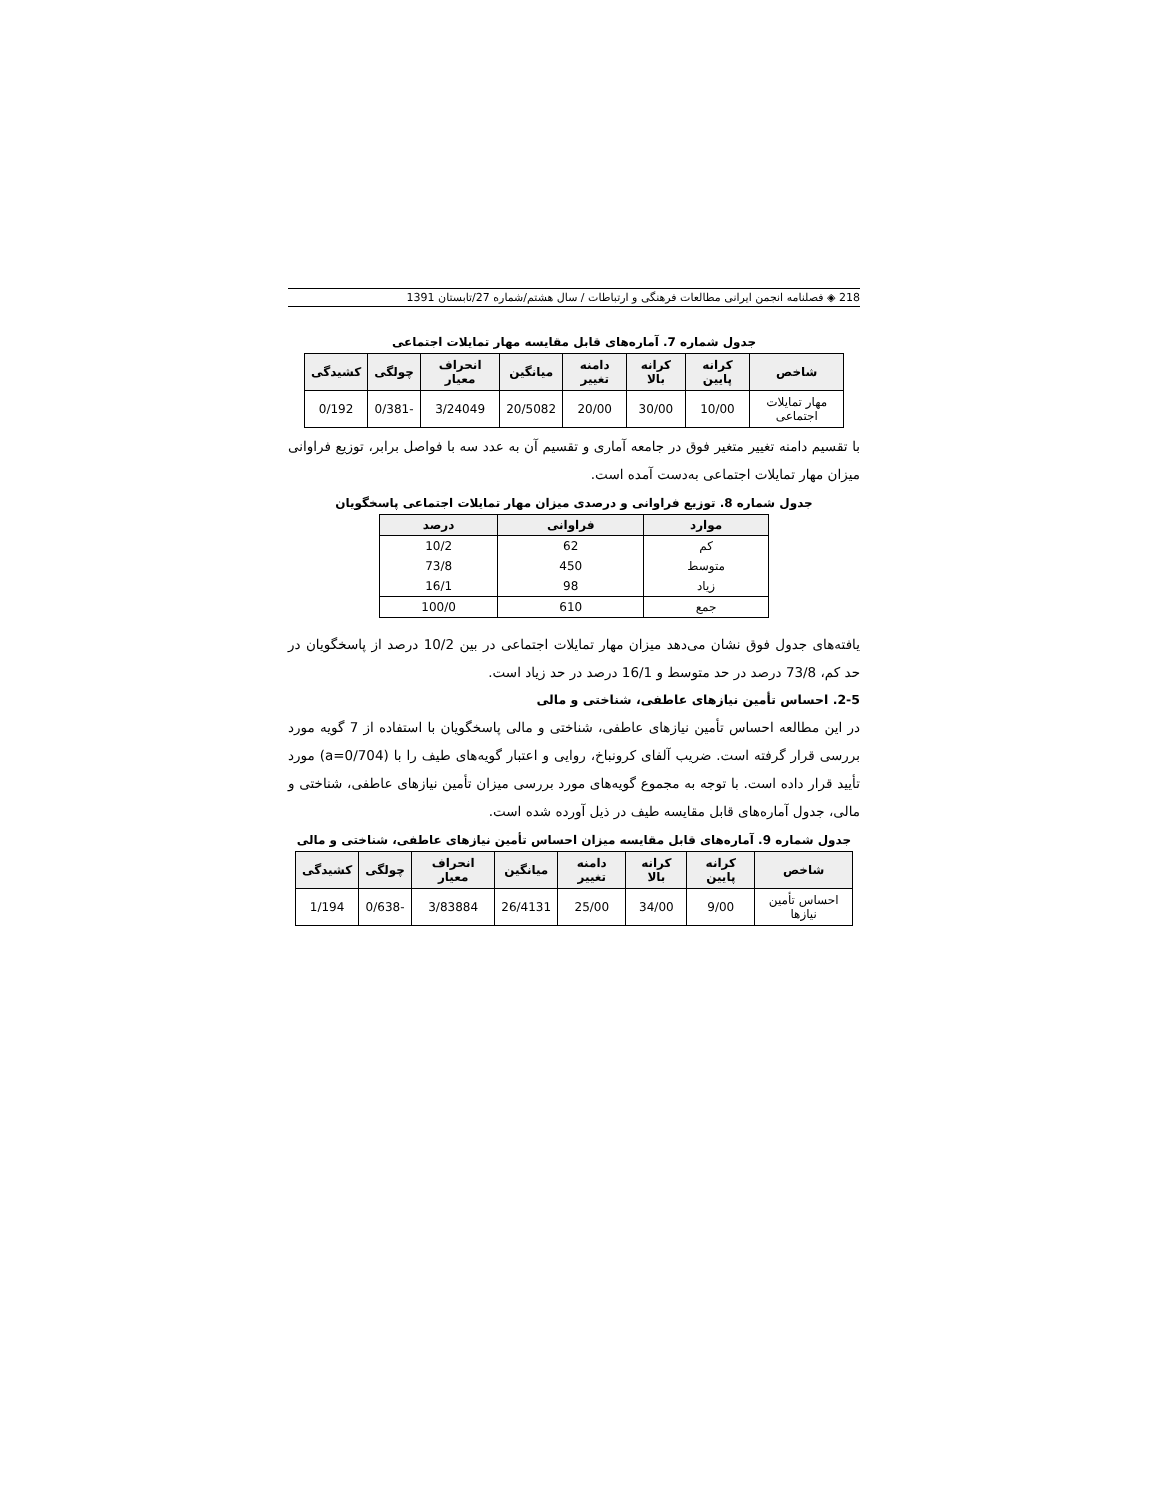218 ◈ فصلنامه انجمن ایرانی مطالعات فرهنگی و ارتباطات / سال هشتم/شماره 27/تابستان 1391
جدول شماره 7. آماره‌های قابل مقایسه مهار تمایلات اجتماعی
| شاخص | کرانه پایین | کرانه بالا | دامنه تغییر | میانگین | انحراف معیار | چولگی | کشیدگی |
| --- | --- | --- | --- | --- | --- | --- | --- |
| مهار تمایلات اجتماعی | 10/00 | 30/00 | 20/00 | 20/5082 | 3/24049 | -0/381 | 0/192 |
با تقسیم دامنه تغییر متغیر فوق در جامعه آماری و تقسیم آن به عدد سه با فواصل برابر، توزیع فراوانی میزان مهار تمایلات اجتماعی به‌دست آمده است.
جدول شماره 8. توزیع فراوانی و درصدی میزان مهار تمایلات اجتماعی پاسخگویان
| موارد | فراوانی | درصد |
| --- | --- | --- |
| کم | 62 | 10/2 |
| متوسط | 450 | 73/8 |
| زیاد | 98 | 16/1 |
| جمع | 610 | 100/0 |
یافته‌های جدول فوق نشان می‌دهد میزان مهار تمایلات اجتماعی در بین 10/2 درصد از پاسخگویان در حد کم، 73/8 درصد در حد متوسط و 16/1 درصد در حد زیاد است.
2-5. احساس تأمین نیازهای عاطفی، شناختی و مالی
در این مطالعه احساس تأمین نیازهای عاطفی، شناختی و مالی پاسخگویان با استفاده از 7 گویه مورد بررسی قرار گرفته است. ضریب آلفای کرونباخ، روایی و اعتبار گویه‌های طیف را با (a=0/704) مورد تأیید قرار داده است. با توجه به مجموع گویه‌های مورد بررسی میزان تأمین نیازهای عاطفی، شناختی و مالی، جدول آماره‌های قابل مقایسه طیف در ذیل آورده شده است.
جدول شماره 9. آماره‌های قابل مقایسه میزان احساس تأمین نیازهای عاطفی، شناختی و مالی
| شاخص | کرانه پایین | کرانه بالا | دامنه تغییر | میانگین | انحراف معیار | چولگی | کشیدگی |
| --- | --- | --- | --- | --- | --- | --- | --- |
| احساس تأمین نیازها | 9/00 | 34/00 | 25/00 | 26/4131 | 3/83884 | -0/638 | 1/194 |